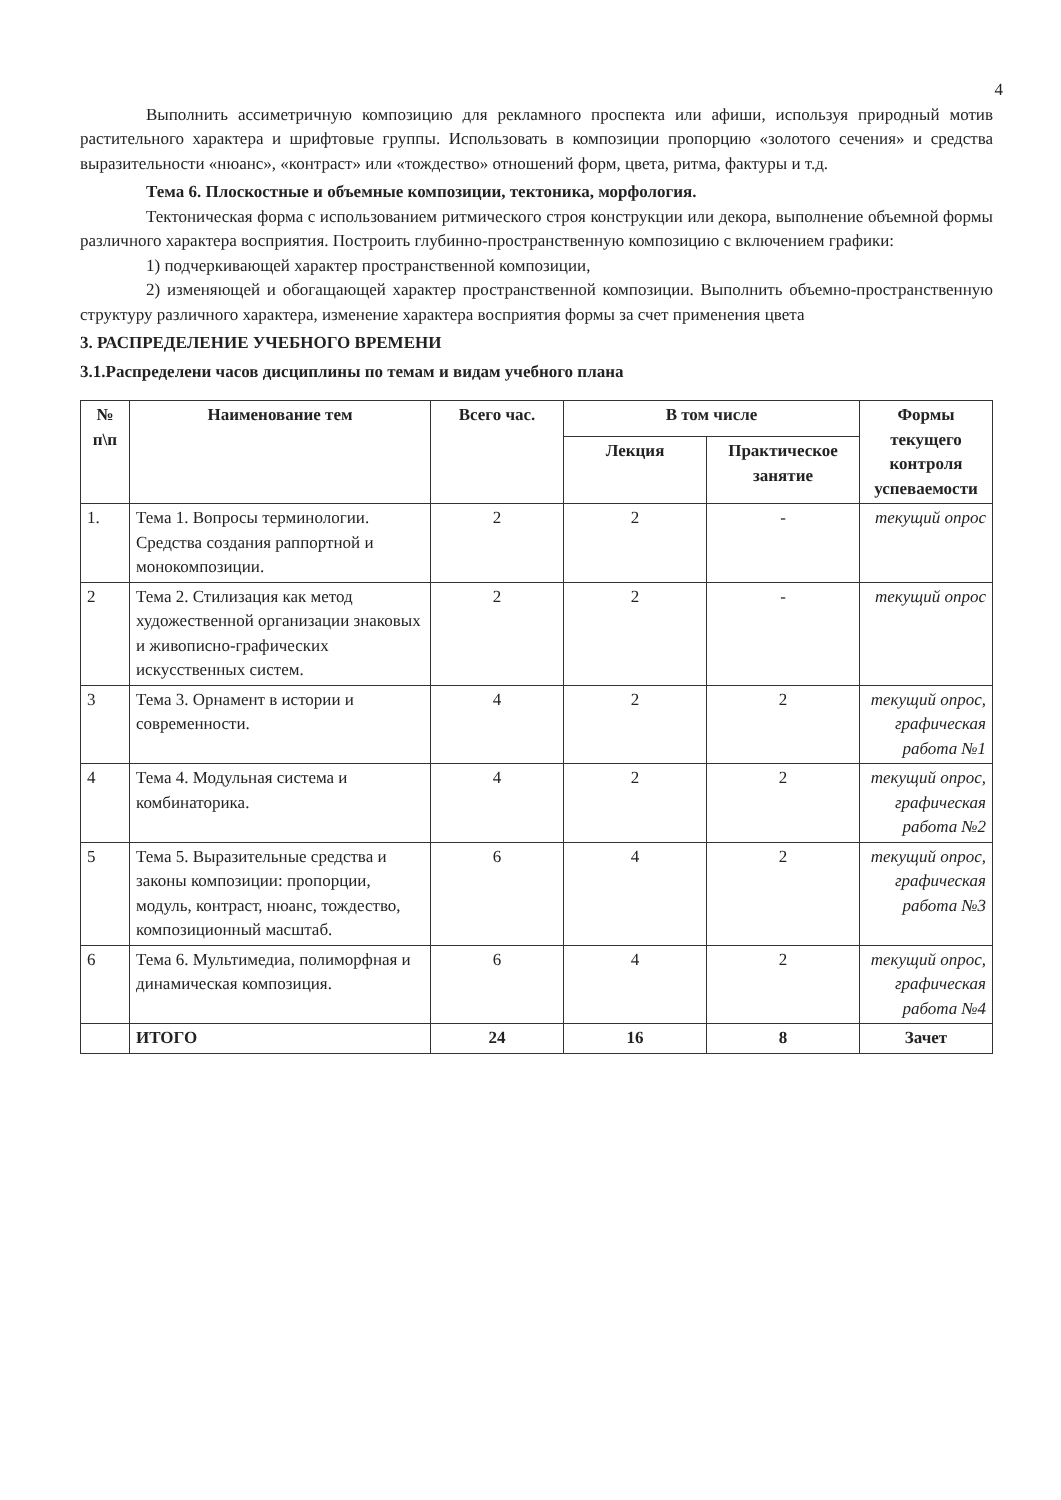4
Выполнить ассиметричную композицию для рекламного проспекта или афиши, используя природный мотив растительного характера и шрифтовые группы. Использовать в композиции пропорцию «золотого сечения» и средства выразительности «нюанс», «контраст» или «тождество» отношений форм, цвета, ритма, фактуры и т.д.
Тема 6. Плоскостные и объемные композиции, тектоника, морфология.
Тектоническая форма с использованием ритмического строя конструкции или декора, выполнение объемной формы различного характера восприятия. Построить глубинно-пространственную композицию с включением графики:
1) подчеркивающей характер пространственной композиции,
2) изменяющей и обогащающей характер пространственной композиции. Выполнить объемно-пространственную структуру различного характера, изменение характера восприятия формы за счет применения цвета
3. РАСПРЕДЕЛЕНИЕ УЧЕБНОГО ВРЕМЕНИ
3.1.Распределени часов дисциплины по темам и видам учебного плана
| № п\п | Наименование тем | Всего час. | В том числе | | Формы текущего контроля успеваемости |
| --- | --- | --- | --- | --- | --- |
| | | | Лекция | Практическое занятие | |
| 1. | Тема 1. Вопросы терминологии. Средства создания раппортной и монокомпозиции. | 2 | 2 | - | текущий опрос |
| 2 | Тема 2. Стилизация как метод художественной организации знаковых и живописно-графических искусственных систем. | 2 | 2 | - | текущий опрос |
| 3 | Тема 3. Орнамент в истории и современности. | 4 | 2 | 2 | текущий опрос, графическая работа №1 |
| 4 | Тема 4. Модульная система и комбинаторика. | 4 | 2 | 2 | текущий опрос, графическая работа №2 |
| 5 | Тема 5. Выразительные средства и законы композиции: пропорции, модуль, контраст, нюанс, тождество, композиционный масштаб. | 6 | 4 | 2 | текущий опрос, графическая работа №3 |
| 6 | Тема 6. Мультимедиа, полиморфная и динамическая композиция. | 6 | 4 | 2 | текущий опрос, графическая работа №4 |
| | ИТОГО | 24 | 16 | 8 | Зачет |